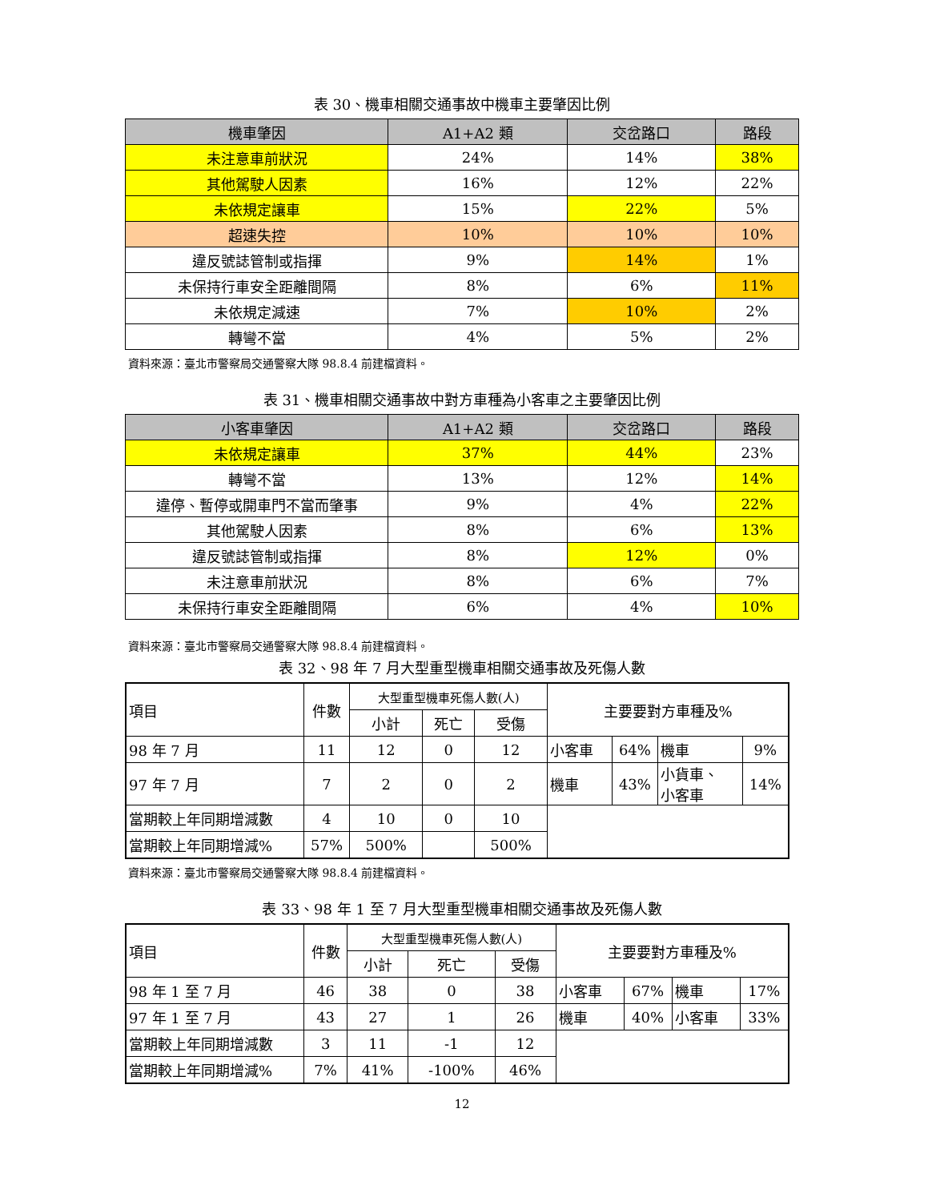表 30、機車相關交通事故中機車主要肇因比例
| 機車肇因 | A1+A2 類 | 交岔路口 | 路段 |
| --- | --- | --- | --- |
| 未注意車前狀況 | 24% | 14% | 38% |
| 其他駕駛人因素 | 16% | 12% | 22% |
| 未依規定讓車 | 15% | 22% | 5% |
| 超速失控 | 10% | 10% | 10% |
| 違反號誌管制或指揮 | 9% | 14% | 1% |
| 未保持行車安全距離間隔 | 8% | 6% | 11% |
| 未依規定減速 | 7% | 10% | 2% |
| 轉彎不當 | 4% | 5% | 2% |
資料來源：臺北市警察局交通警察大隊 98.8.4 前建檔資料。
表 31、機車相關交通事故中對方車種為小客車之主要肇因比例
| 小客車肇因 | A1+A2 類 | 交岔路口 | 路段 |
| --- | --- | --- | --- |
| 未依規定讓車 | 37% | 44% | 23% |
| 轉彎不當 | 13% | 12% | 14% |
| 違停、暫停或開車門不當而肇事 | 9% | 4% | 22% |
| 其他駕駛人因素 | 8% | 6% | 13% |
| 違反號誌管制或指揮 | 8% | 12% | 0% |
| 未注意車前狀況 | 8% | 6% | 7% |
| 未保持行車安全距離間隔 | 6% | 4% | 10% |
資料來源：臺北市警察局交通警察大隊 98.8.4 前建檔資料。
表 32、98 年 7 月大型重型機車相關交通事故及死傷人數
| 項目 | 件數 | 大型重型機車死傷人數(人) | | | 主要要對方車種及% | | | |
| | | 小計 | 死亡 | 受傷 | | | | |
| 98 年 7 月 | 11 | 12 | 0 | 12 | 小客車 | 64% | 機車 | 9% |
| 97 年 7 月 | 7 | 2 | 0 | 2 | 機車 | 43% | 小貨車、 小客車 | 14% |
| 當期較上年同期增減數 | 4 | 10 | 0 | 10 | | | | |
| 當期較上年同期增減% | 57% | 500% | | 500% | | | | |
資料來源：臺北市警察局交通警察大隊 98.8.4 前建檔資料。
表 33、98 年 1 至 7 月大型重型機車相關交通事故及死傷人數
| 項目 | 件數 | 大型重型機車死傷人數(人) | | | 主要要對方車種及% | | | |
| | | 小計 | 死亡 | 受傷 | | | | |
| 98 年 1 至 7 月 | 46 | 38 | 0 | 38 | 小客車 | 67% | 機車 | 17% |
| 97 年 1 至 7 月 | 43 | 27 | 1 | 26 | 機車 | 40% | 小客車 | 33% |
| 當期較上年同期增減數 | 3 | 11 | -1 | 12 | | | | |
| 當期較上年同期增減% | 7% | 41% | -100% | 46% | | | | |
12